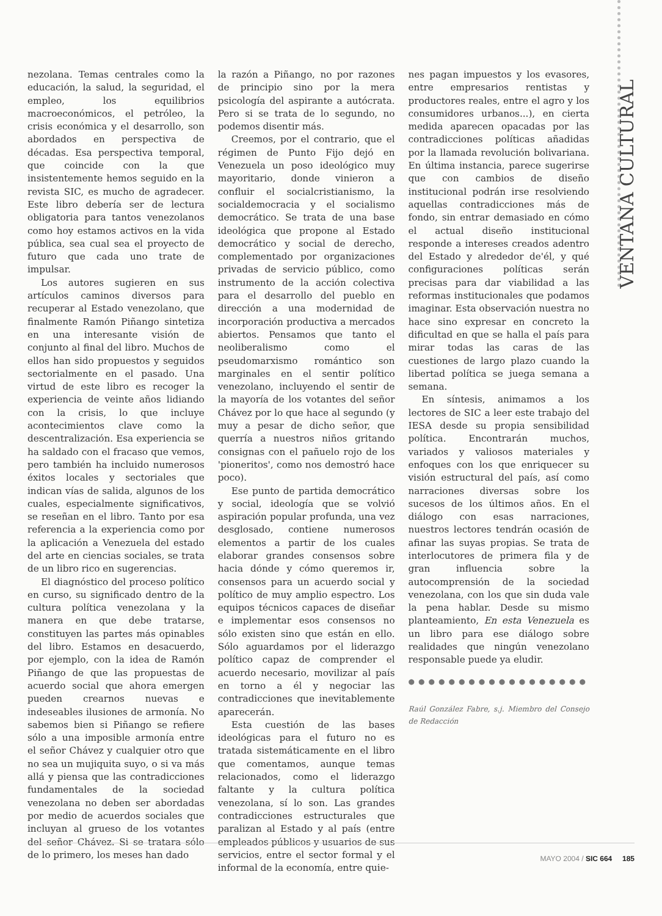VENTANA CULTURAL
nezolana. Temas centrales como la educación, la salud, la seguridad, el empleo, los equilibrios macroeconómicos, el petróleo, la crisis económica y el desarrollo, son abordados en perspectiva de décadas. Esa perspectiva temporal, que coincide con la que insistentemente hemos seguido en la revista SIC, es mucho de agradecer. Este libro debería ser de lectura obligatoria para tantos venezolanos como hoy estamos activos en la vida pública, sea cual sea el proyecto de futuro que cada uno trate de impulsar.
Los autores sugieren en sus artículos caminos diversos para recuperar al Estado venezolano, que finalmente Ramón Piñango sintetiza en una interesante visión de conjunto al final del libro. Muchos de ellos han sido propuestos y seguidos sectorialmente en el pasado. Una virtud de este libro es recoger la experiencia de veinte años lidiando con la crisis, lo que incluye acontecimientos clave como la descentralización. Esa experiencia se ha saldado con el fracaso que vemos, pero también ha incluido numerosos éxitos locales y sectoriales que indican vías de salida, algunos de los cuales, especialmente significativos, se reseñan en el libro. Tanto por esa referencia a la experiencia como por la aplicación a Venezuela del estado del arte en ciencias sociales, se trata de un libro rico en sugerencias.
El diagnóstico del proceso político en curso, su significado dentro de la cultura política venezolana y la manera en que debe tratarse, constituyen las partes más opinables del libro. Estamos en desacuerdo, por ejemplo, con la idea de Ramón Piñango de que las propuestas de acuerdo social que ahora emergen pueden crearnos nuevas e indeseables ilusiones de armonía. No sabemos bien si Piñango se refiere sólo a una imposible armonía entre el señor Chávez y cualquier otro que no sea un mujiquita suyo, o si va más allá y piensa que las contradicciones fundamentales de la sociedad venezolana no deben ser abordadas por medio de acuerdos sociales que incluyan al grueso de los votantes del señor Chávez. Si se tratara sólo de lo primero, los meses han dado
la razón a Piñango, no por razones de principio sino por la mera psicología del aspirante a autócrata. Pero si se trata de lo segundo, no podemos disentir más.
Creemos, por el contrario, que el régimen de Punto Fijo dejó en Venezuela un poso ideológico muy mayoritario, donde vinieron a confluir el socialcristianismo, la socialdemocracia y el socialismo democrático. Se trata de una base ideológica que propone al Estado democrático y social de derecho, complementado por organizaciones privadas de servicio público, como instrumento de la acción colectiva para el desarrollo del pueblo en dirección a una modernidad de incorporación productiva a mercados abiertos. Pensamos que tanto el neoliberalismo como el pseudomarxismo romántico son marginales en el sentir político venezolano, incluyendo el sentir de la mayoría de los votantes del señor Chávez por lo que hace al segundo (y muy a pesar de dicho señor, que querría a nuestros niños gritando consignas con el pañuelo rojo de los 'pioneritos', como nos demostró hace poco).
Ese punto de partida democrático y social, ideología que se volvió aspiración popular profunda, una vez desglosado, contiene numerosos elementos a partir de los cuales elaborar grandes consensos sobre hacia dónde y cómo queremos ir, consensos para un acuerdo social y político de muy amplio espectro. Los equipos técnicos capaces de diseñar e implementar esos consensos no sólo existen sino que están en ello. Sólo aguardamos por el liderazgo político capaz de comprender el acuerdo necesario, movilizar al país en torno a él y negociar las contradicciones que inevitablemente aparecerán.
Esta cuestión de las bases ideológicas para el futuro no es tratada sistemáticamente en el libro que comentamos, aunque temas relacionados, como el liderazgo faltante y la cultura política venezolana, sí lo son. Las grandes contradicciones estructurales que paralizan al Estado y al país (entre empleados públicos y usuarios de sus servicios, entre el sector formal y el informal de la economía, entre quie-
nes pagan impuestos y los evasores, entre empresarios rentistas y productores reales, entre el agro y los consumidores urbanos...), en cierta medida aparecen opacadas por las contradicciones políticas añadidas por la llamada revolución bolivariana. En última instancia, parece sugerirse que con cambios de diseño institucional podrán irse resolviendo aquellas contradicciones más de fondo, sin entrar demasiado en cómo el actual diseño institucional responde a intereses creados adentro del Estado y alrededor de'él, y qué configuraciones políticas serán precisas para dar viabilidad a las reformas institucionales que podamos imaginar. Esta observación nuestra no hace sino expresar en concreto la dificultad en que se halla el país para mirar todas las caras de las cuestiones de largo plazo cuando la libertad política se juega semana a semana.
En síntesis, animamos a los lectores de SIC a leer este trabajo del IESA desde su propia sensibilidad política. Encontrarán muchos, variados y valiosos materiales y enfoques con los que enriquecer su visión estructural del país, así como narraciones diversas sobre los sucesos de los últimos años. En el diálogo con esas narraciones, nuestros lectores tendrán ocasión de afinar las suyas propias. Se trata de interlocutores de primera fila y de gran influencia sobre la autocomprensión de la sociedad venezolana, con los que sin duda vale la pena hablar. Desde su mismo planteamiento, En esta Venezuela es un libro para ese diálogo sobre realidades que ningún venezolano responsable puede ya eludir.
●●●●●●●●●●●●●●●●●●
Raúl González Fabre, s.j. Miembro del Consejo de Redacción
MAYO 2004 / SIC 664 185